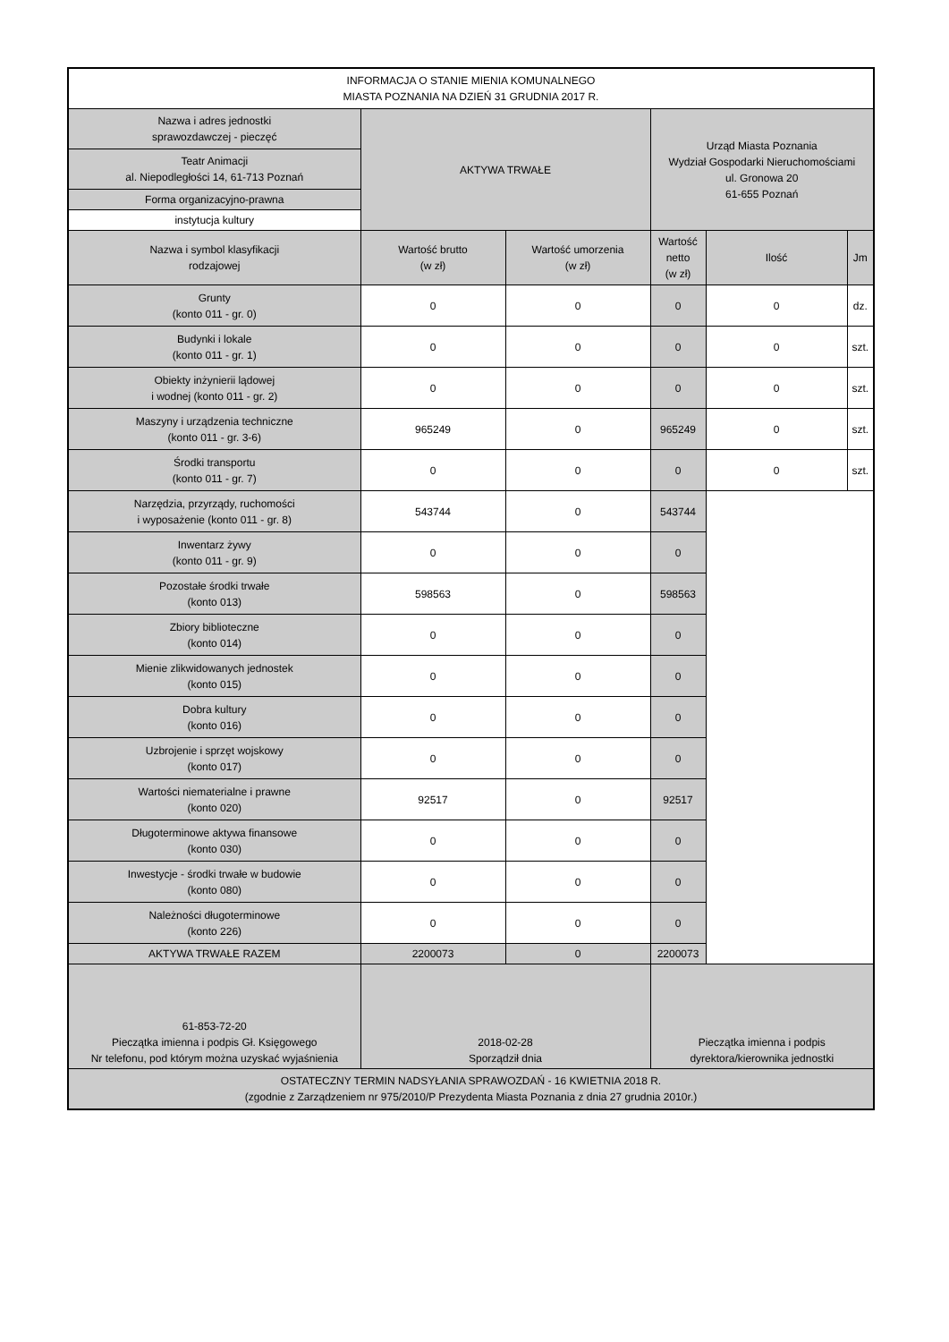| INFORMACJA O STANIE MIENIA KOMUNALNEGO MIASTA POZNANIA NA DZIEŃ 31 GRUDNIA 2017 R. | | | | | |
| Nazwa i adres jednostki sprawozdawczej - pieczęć | AKTYWA TRWAŁE | | Urząd Miasta Poznania Wydział Gospodarki Nieruchomościami ul. Gronowa 20 61-655 Poznań | | |
| Teatr Animacji al. Niepodległości 14, 61-713 Poznań | | | | | |
| Forma organizacyjno-prawna | | | | | |
| instytucja kultury | | | | | |
| Nazwa i symbol klasyfikacji rodzajowej | Wartość brutto (w zł) | Wartość umorzenia (w zł) | Wartość netto (w zł) | Ilość | Jm |
| Grunty (konto 011 - gr. 0) | 0 | 0 | 0 | 0 | dz. |
| Budynki i lokale (konto 011 - gr. 1) | 0 | 0 | 0 | 0 | szt. |
| Obiekty inżynierii lądowej i wodnej (konto 011 - gr. 2) | 0 | 0 | 0 | 0 | szt. |
| Maszyny i urządzenia techniczne (konto 011 - gr. 3-6) | 965249 | 0 | 965249 | 0 | szt. |
| Środki transportu (konto 011 - gr. 7) | 0 | 0 | 0 | 0 | szt. |
| Narzędzia, przyrządy, ruchomości i wyposażenie (konto 011 - gr. 8) | 543744 | 0 | 543744 | | |
| Inwentarz żywy (konto 011 - gr. 9) | 0 | 0 | 0 | | |
| Pozostałe środki trwałe (konto 013) | 598563 | 0 | 598563 | | |
| Zbiory biblioteczne (konto 014) | 0 | 0 | 0 | | |
| Mienie zlikwidowanych jednostek (konto 015) | 0 | 0 | 0 | | |
| Dobra kultury (konto 016) | 0 | 0 | 0 | | |
| Uzbrojenie i sprzęt wojskowy (konto 017) | 0 | 0 | 0 | | |
| Wartości niematerialne i prawne (konto 020) | 92517 | 0 | 92517 | | |
| Długoterminowe aktywa finansowe (konto 030) | 0 | 0 | 0 | | |
| Inwestycje - środki trwałe w budowie (konto 080) | 0 | 0 | 0 | | |
| Należności długoterminowe (konto 226) | 0 | 0 | 0 | | |
| AKTYWA TRWAŁE RAZEM | 2200073 | 0 | 2200073 | | |
| 61-853-72-20 Pieczątka imienna i podpis Gł. Księgowego Nr telefonu, pod którym można uzyskać wyjaśnienia | 2018-02-28 Sporządził dnia | | Pieczątka imienna i podpis dyrektora/kierownika jednostki | | |
| OSTATECZNY TERMIN NADSYŁANIA SPRAWOZDAŃ - 16 KWIETNIA 2018 R. (zgodnie z Zarządzeniem nr 975/2010/P Prezydenta Miasta Poznania z dnia 27 grudnia 2010r.) | | | | | |